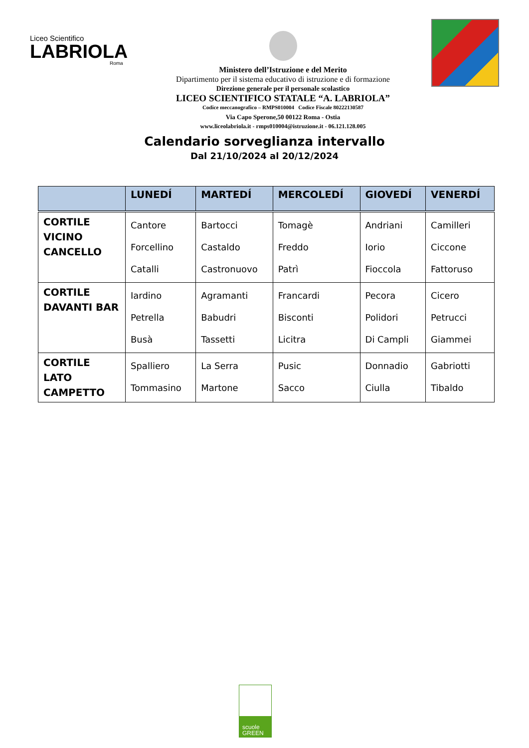Liceo Scientifico
LABRIOLA
Roma
Ministero dell’Istruzione e del Merito
Dipartimento per il sistema educativo di istruzione e di formazione
Direzione generale per il personale scolastico
LICEO SCIENTIFICO STATALE “A. LABRIOLA”
Codice meccanografico – RMPS010004 Codice Fiscale 80222130587
Via Capo Sperone,50 00122 Roma - Ostia
www.liceolabriola.it - rmps010004@istruzione.it - 06.121.128.005
Calendario sorveglianza intervallo
Dal 21/10/2024 al 20/12/2024
| | LUNEDÍ | MARTEDÍ | MERCOLEDÍ | GIOVEDÍ | VENERDÍ |
| --- | --- | --- | --- | --- | --- |
| CORTILE VICINO CANCELLO | Cantore Forcellino Catalli | Bartocci Castaldo Castronuovo | Tomagè Freddo Patrì | Andriani Iorio Fioccola | Camilleri Ciccone Fattoruso |
| CORTILE DAVANTI BAR | Iardino Petrella Busà | Agramanti Babudri Tassetti | Francardi Bisconti Licitra | Pecora Polidori Di Campli | Cicero Petrucci Giammei |
| CORTILE LATO CAMPETTO | Spalliero Tommasino | La Serra Martone | Pusic Sacco | Donnadio Ciulla | Gabriotti Tibaldo |
scuole
GREEN